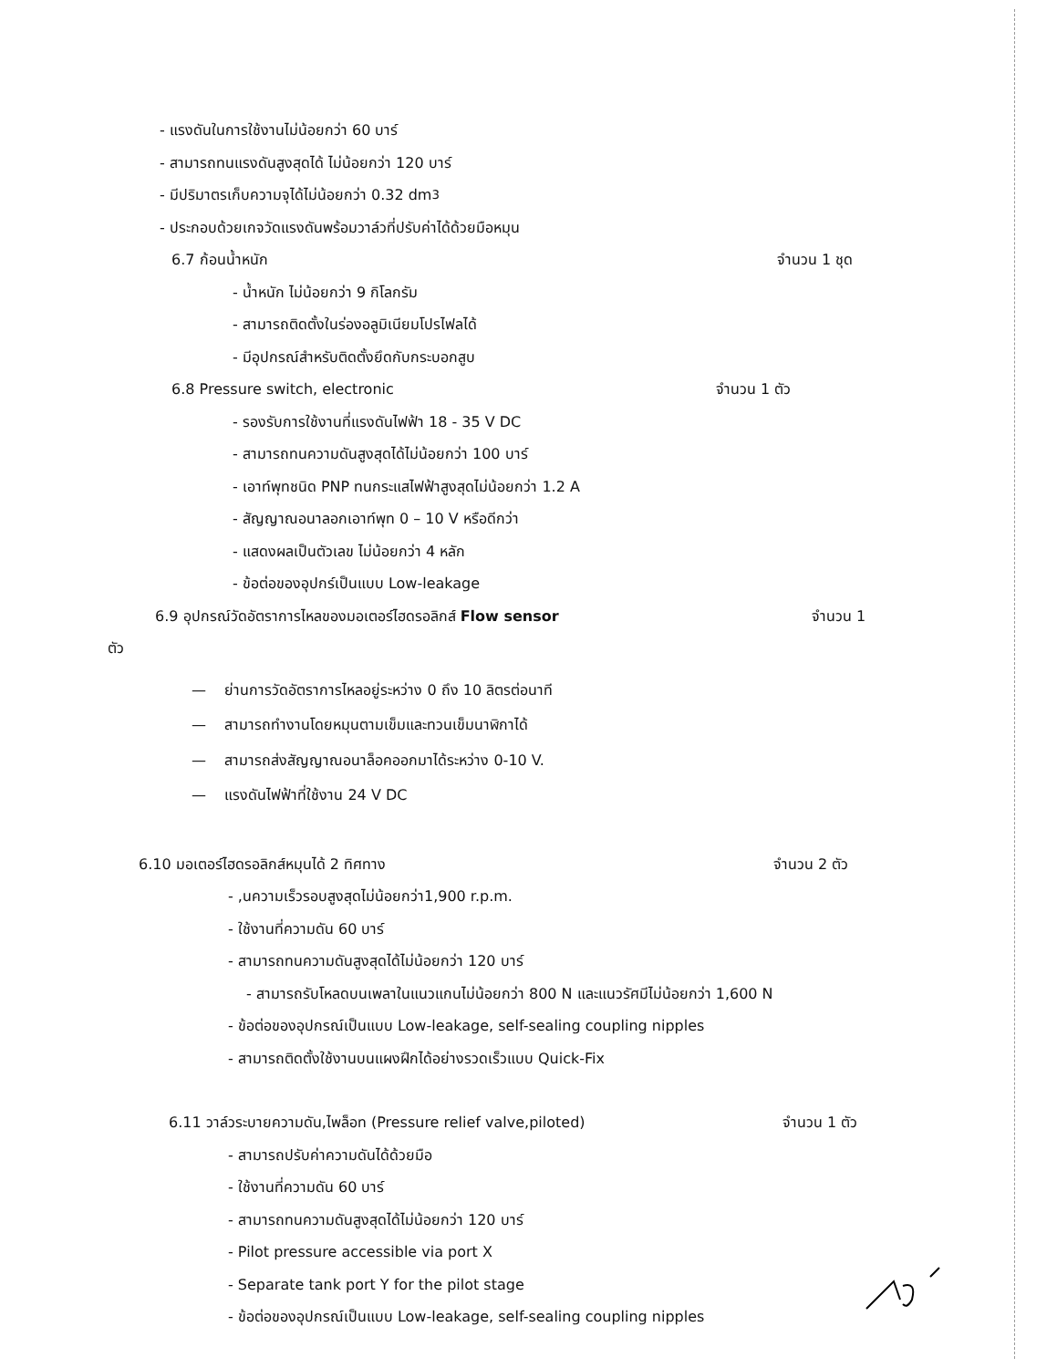- แรงดันในการใช้งานไม่น้อยกว่า 60 บาร์
- สามารถทนแรงดันสูงสุดได้ ไม่น้อยกว่า 120 บาร์
- มีปริมาตรเก็บความจุได้ไม่น้อยกว่า 0.32 dm<sup>3</sup>
- ประกอบด้วยเกจวัดแรงดันพร้อมวาล์วที่ปรับค่าได้ด้วยมือหมุน
6.7 ก้อนน้ำหนัก จำนวน 1 ชุด
- น้ำหนัก ไม่น้อยกว่า 9 กิโลกรัม
- สามารถติดตั้งในร่องอลูมิเนียมโปรไฟลได้
- มีอุปกรณ์สำหรับติดตั้งยึดกับกระบอกสูบ
6.8 Pressure switch, electronic จำนวน 1 ตัว
- รองรับการใช้งานที่แรงดันไฟฟ้า 18 - 35 V DC
- สามารถทนความดันสูงสุดได้ไม่น้อยกว่า 100 บาร์
- เอาท์พุทชนิด PNP ทนกระแสไฟฟ้าสูงสุดไม่น้อยกว่า 1.2 A
- สัญญาณอนาลอกเอาท์พุท 0 – 10 V หรือดีกว่า
- แสดงผลเป็นตัวเลข ไม่น้อยกว่า 4 หลัก
- ข้อต่อของอุปกร์เป็นแบบ Low-leakage
6.9 อุปกรณ์วัดอัตราการไหลของมอเตอร์ไฮดรอลิกส์ Flow sensor จำนวน 1
ตัว
— ย่านการวัดอัตราการไหลอยู่ระหว่าง 0 ถึง 10 ลิตรต่อนาที
— สามารถทำงานโดยหมุนตามเข็มและทวนเข็มนาฬิกาได้
— สามารถส่งสัญญาณอนาล็อคออกมาได้ระหว่าง 0-10 V.
— แรงดันไฟฟ้าที่ใช้งาน 24 V DC
6.10 มอเตอร์ไฮดรอลิกส์หมุนได้ 2 ทิศทาง จำนวน 2 ตัว
- ,นความเร็วรอบสูงสุดไม่น้อยกว่า1,900 r.p.m.
- ใช้งานที่ความดัน 60 บาร์
- สามารถทนความดันสูงสุดได้ไม่น้อยกว่า 120 บาร์
- สามารถรับโหลดบนเพลาในแนวแกนไม่น้อยกว่า 800 N และแนวรัศมีไม่น้อยกว่า 1,600 N
- ข้อต่อของอุปกรณ์เป็นแบบ Low-leakage, self-sealing coupling nipples
- สามารถติดตั้งใช้งานบนแผงฝึกได้อย่างรวดเร็วแบบ Quick-Fix
6.11 วาล์วระบายความดัน,ไพล็อท (Pressure relief valve,piloted) จำนวน 1 ตัว
- สามารถปรับค่าความดันได้ด้วยมือ
- ใช้งานที่ความดัน 60 บาร์
- สามารถทนความดันสูงสุดได้ไม่น้อยกว่า 120 บาร์
- Pilot pressure accessible via port X
- Separate tank port Y for the pilot stage
- ข้อต่อของอุปกรณ์เป็นแบบ Low-leakage, self-sealing coupling nipples